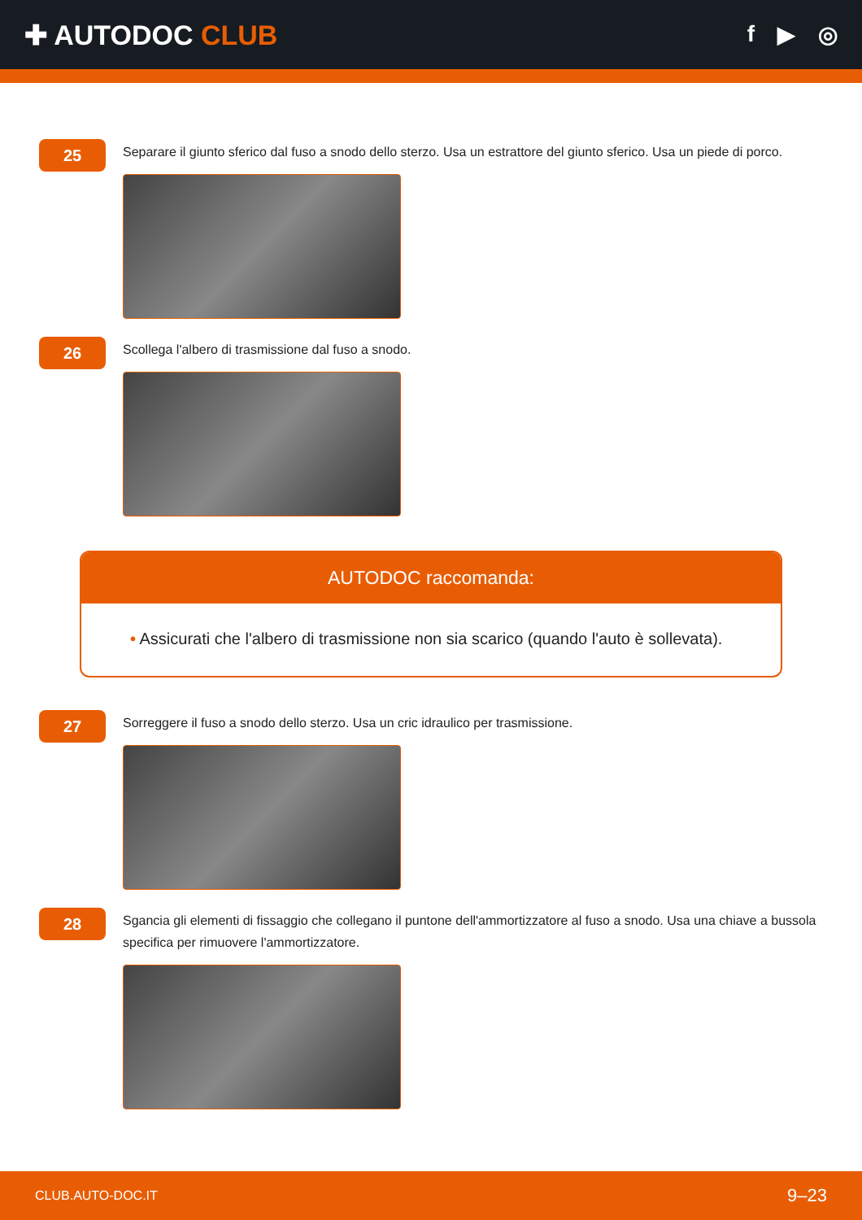✚ AUTODOC CLUB
f ▶ ◎
25
Separare il giunto sferico dal fuso a snodo dello sterzo. Usa un estrattore del giunto sferico. Usa un piede di porco.
26
Scollega l'albero di trasmissione dal fuso a snodo.
AUTODOC raccomanda:
• Assicurati che l'albero di trasmissione non sia scarico (quando l'auto è sollevata).
27
Sorreggere il fuso a snodo dello sterzo. Usa un cric idraulico per trasmissione.
28
Sgancia gli elementi di fissaggio che collegano il puntone dell'ammortizzatore al fuso a snodo. Usa una chiave a bussola specifica per rimuovere l'ammortizzatore.
CLUB.AUTO-DOC.IT 9–23